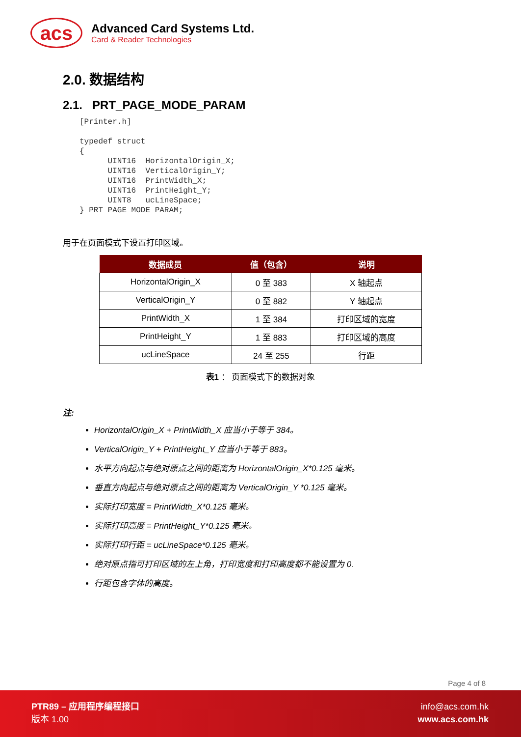acs
Advanced Card Systems Ltd.
Card & Reader Technologies
2.0. 数据结构
2.1. PRT_PAGE_MODE_PARAM
[Printer.h]

typedef struct
{
      UINT16  HorizontalOrigin_X;
      UINT16  VerticalOrigin_Y;
      UINT16  PrintWidth_X;
      UINT16  PrintHeight_Y;
      UINT8   ucLineSpace;
} PRT_PAGE_MODE_PARAM;
用于在页面模式下设置打印区域。
| 数据成员 | 值（包含） | 说明 |
| --- | --- | --- |
| HorizontalOrigin_X | 0 至 383 | X 轴起点 |
| VerticalOrigin_Y | 0 至 882 | Y 轴起点 |
| PrintWidth_X | 1 至 384 | 打印区域的宽度 |
| PrintHeight_Y | 1 至 883 | 打印区域的高度 |
| ucLineSpace | 24 至 255 | 行距 |
表1 ： 页面模式下的数据对象
注:
HorizontalOrigin_X + PrintMidth_X 应当小于等于 384。
VerticalOrigin_Y + PrintHeight_Y 应当小于等于 883。
水平方向起点与绝对原点之间的距离为 HorizontalOrigin_X*0.125 毫米。
垂直方向起点与绝对原点之间的距离为 VerticalOrigin_Y *0.125 毫米。
实际打印宽度 = PrintWidth_X*0.125 毫米。
实际打印高度 = PrintHeight_Y*0.125 毫米。
实际打印行距 = ucLineSpace*0.125 毫米。
绝对原点指可打印区域的左上角，打印宽度和打印高度都不能设置为 0.
行距包含字体的高度。
Page 4 of 8
PTR89 – 应用程序编程接口
版本 1.00
info@acs.com.hk
www.acs.com.hk